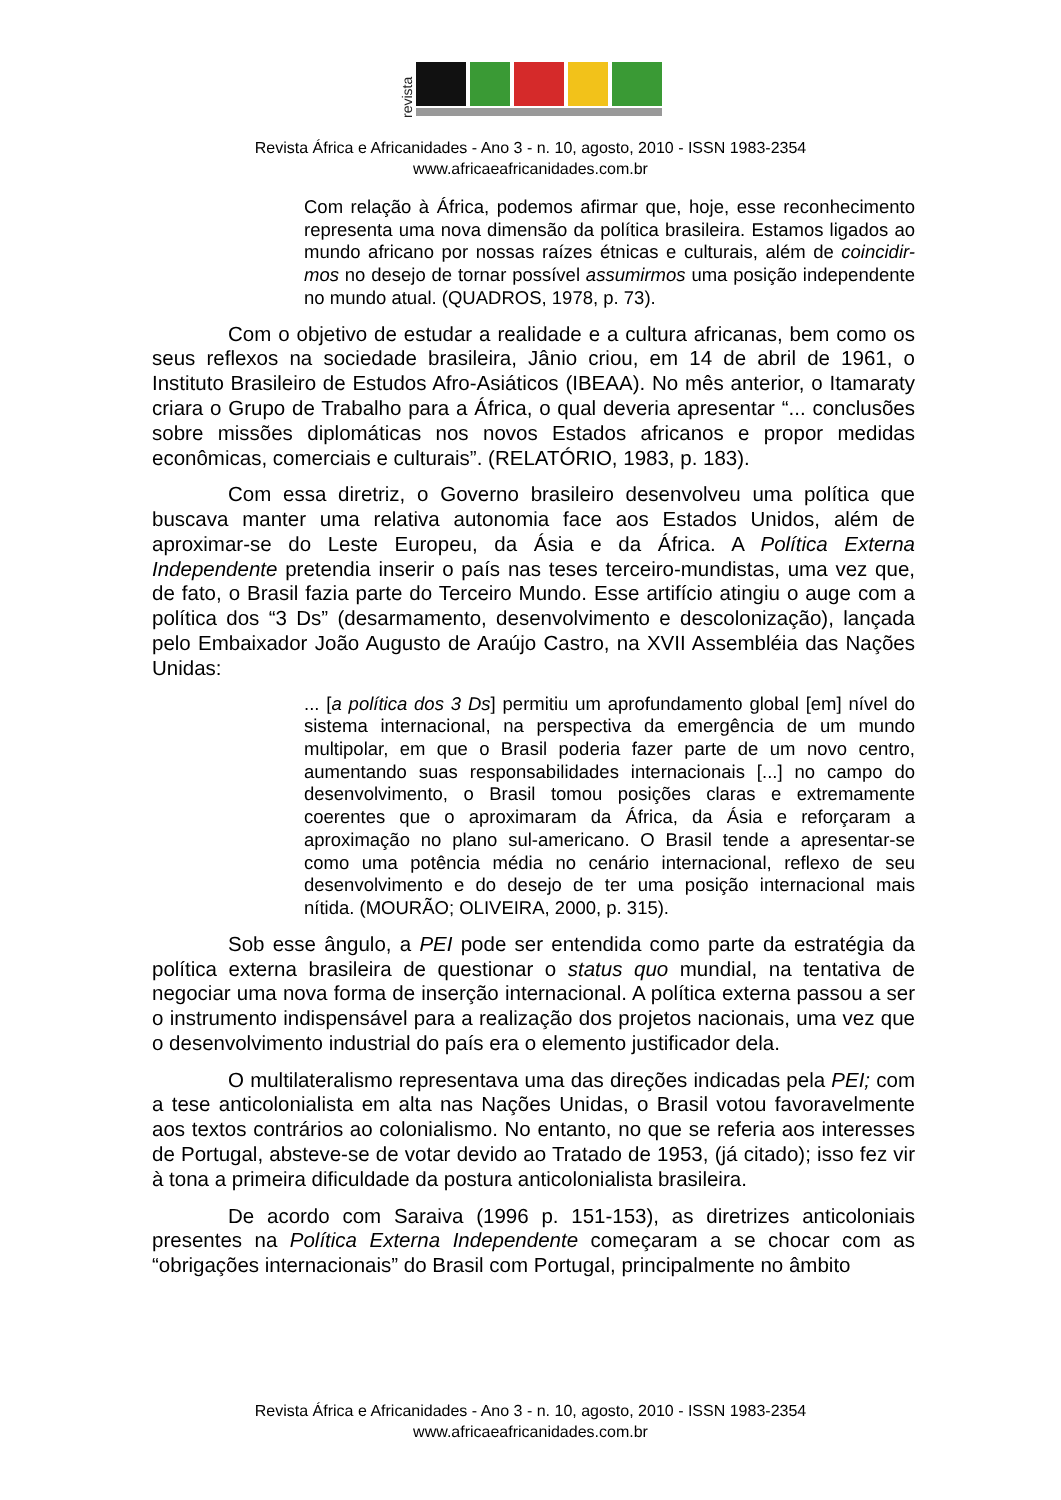revista
Revista África e Africanidades - Ano 3 - n. 10, agosto, 2010 - ISSN 1983-2354
www.africaeafricanidades.com.br
Com relação à África, podemos afirmar que, hoje, esse reconhecimento representa uma nova dimensão da política brasileira. Estamos ligados ao mundo africano por nossas raízes étnicas e culturais, além de coincidir-mos no desejo de tornar possível assumirmos uma posição independente no mundo atual. (QUADROS, 1978, p. 73).
Com o objetivo de estudar a realidade e a cultura africanas, bem como os seus reflexos na sociedade brasileira, Jânio criou, em 14 de abril de 1961, o Instituto Brasileiro de Estudos Afro-Asiáticos (IBEAA). No mês anterior, o Itamaraty criara o Grupo de Trabalho para a África, o qual deveria apresentar “... conclusões sobre missões diplomáticas nos novos Estados africanos e propor medidas econômicas, comerciais e culturais”. (RELATÓRIO, 1983, p. 183).
Com essa diretriz, o Governo brasileiro desenvolveu uma política que buscava manter uma relativa autonomia face aos Estados Unidos, além de aproximar-se do Leste Europeu, da Ásia e da África. A Política Externa Independente pretendia inserir o país nas teses terceiro-mundistas, uma vez que, de fato, o Brasil fazia parte do Terceiro Mundo. Esse artifício atingiu o auge com a política dos “3 Ds” (desarmamento, desenvolvimento e descolonização), lançada pelo Embaixador João Augusto de Araújo Castro, na XVII Assembléia das Nações Unidas:
... [a política dos 3 Ds] permitiu um aprofundamento global [em] nível do sistema internacional, na perspectiva da emergência de um mundo multipolar, em que o Brasil poderia fazer parte de um novo centro, aumentando suas responsabilidades internacionais [...] no campo do desenvolvimento, o Brasil tomou posições claras e extremamente coerentes que o aproximaram da África, da Ásia e reforçaram a aproximação no plano sul-americano. O Brasil tende a apresentar-se como uma potência média no cenário internacional, reflexo de seu desenvolvimento e do desejo de ter uma posição internacional mais nítida. (MOURÃO; OLIVEIRA, 2000, p. 315).
Sob esse ângulo, a PEI pode ser entendida como parte da estratégia da política externa brasileira de questionar o status quo mundial, na tentativa de negociar uma nova forma de inserção internacional. A política externa passou a ser o instrumento indispensável para a realização dos projetos nacionais, uma vez que o desenvolvimento industrial do país era o elemento justificador dela.
O multilateralismo representava uma das direções indicadas pela PEI; com a tese anticolonialista em alta nas Nações Unidas, o Brasil votou favoravelmente aos textos contrários ao colonialismo. No entanto, no que se referia aos interesses de Portugal, absteve-se de votar devido ao Tratado de 1953, (já citado); isso fez vir à tona a primeira dificuldade da postura anticolonialista brasileira.
De acordo com Saraiva (1996 p. 151-153), as diretrizes anticoloniais presentes na Política Externa Independente começaram a se chocar com as “obrigações internacionais” do Brasil com Portugal, principalmente no âmbito
Revista África e Africanidades - Ano 3 - n. 10, agosto, 2010 - ISSN 1983-2354
www.africaeafricanidades.com.br